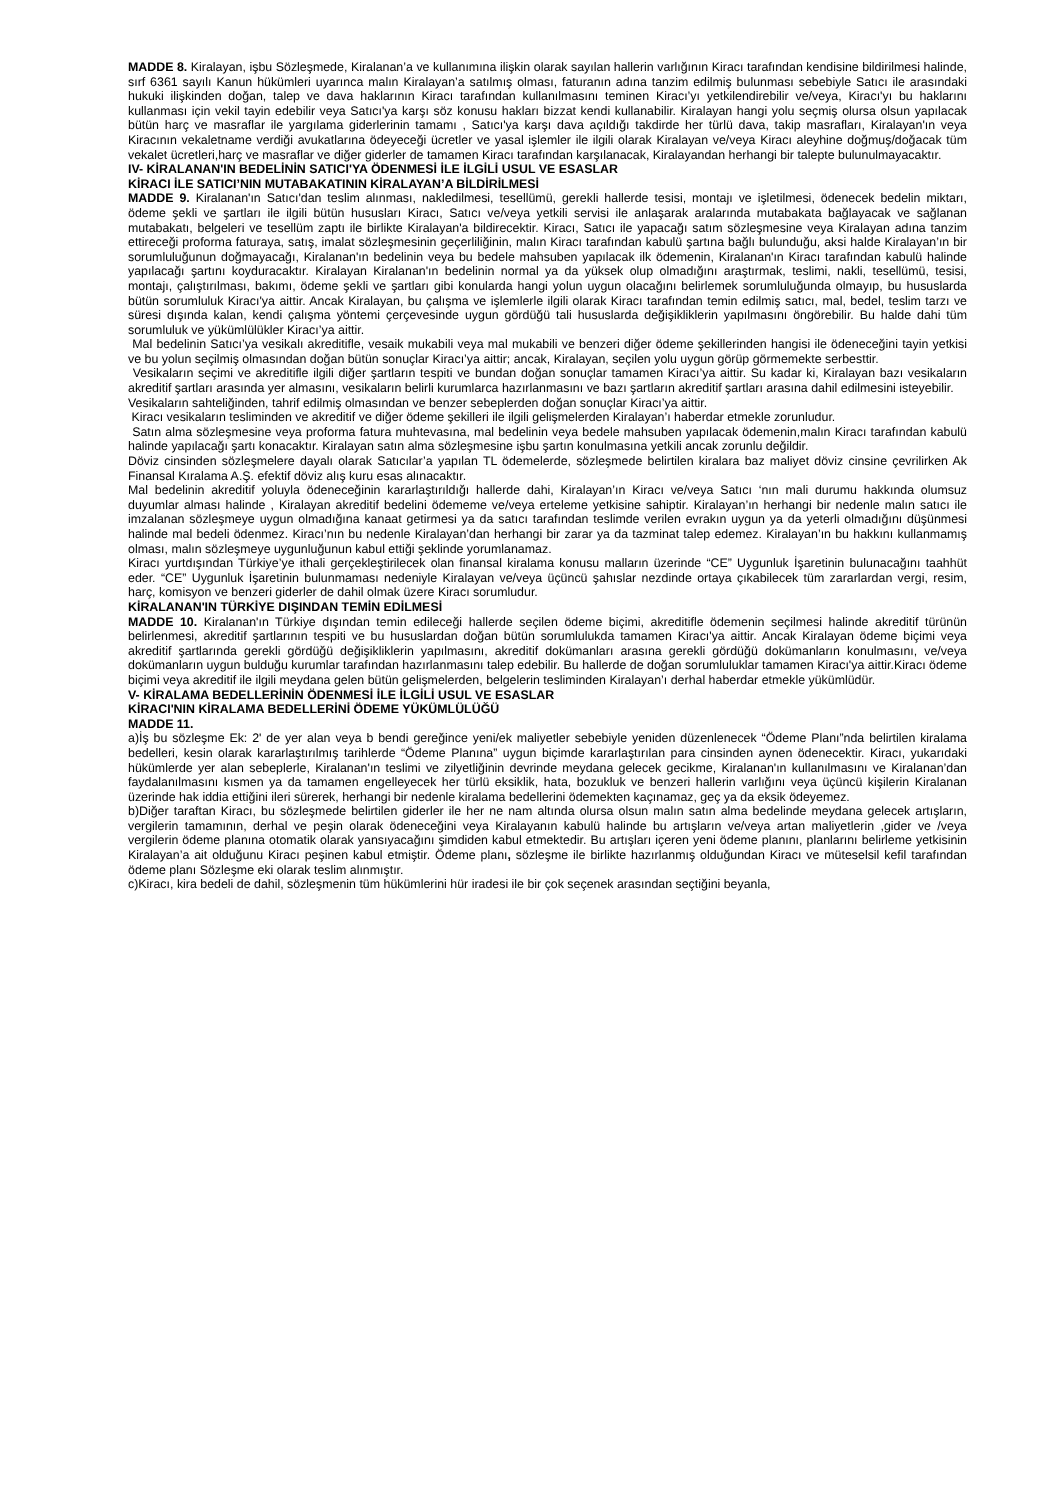MADDE 8. Kiralayan, işbu Sözleşmede, Kiralanan’a ve kullanımına ilişkin olarak sayılan hallerin varlığının Kiracı tarafından kendisine bildirilmesi halinde, sırf 6361 sayılı Kanun hükümleri uyarınca malın Kiralayan’a satılmış olması, faturanın adına tanzim edilmiş bulunması sebebiyle Satıcı ile arasındaki hukuki ilişkinden doğan, talep ve dava haklarının Kiracı tarafından kullanılmasını teminen Kiracı’yı yetkilendirebilir ve/veya, Kiracı'yı bu haklarını kullanması için vekil tayin edebilir veya Satıcı'ya karşı söz konusu hakları bizzat kendi kullanabilir. Kiralayan hangi yolu seçmiş olursa olsun yapılacak bütün harç ve masraflar ile yargılama giderlerinin tamamı , Satıcı'ya karşı dava açıldığı takdirde her türlü dava, takip masrafları, Kiralayan'ın veya Kiracının vekaletname verdiği avukatlarına ödeyeceği ücretler ve yasal işlemler ile ilgili olarak Kiralayan ve/veya Kiracı aleyhine doğmuş/doğacak tüm vekalet ücretleri,harç ve masraflar ve diğer giderler de tamamen Kiracı tarafından karşılanacak, Kiralayandan herhangi bir talepte bulunulmayacaktır.
IV- KİRALANAN'IN BEDELİNİN SATICI'YA ÖDENMESİ İLE İLGİLİ USUL VE ESASLAR
KİRACI İLE SATICI’NIN MUTABAKATININ KİRALAYAN’A BİLDİRİLMESİ
MADDE 9. Kiralanan'ın Satıcı'dan teslim alınması, nakledilmesi, tesellümü, gerekli hallerde tesisi, montajı ve işletilmesi, ödenecek bedelin miktarı, ödeme şekli ve şartları ile ilgili bütün hususları Kiracı, Satıcı ve/veya yetkili servisi ile anlaşarak aralarında mutabakata bağlayacak ve sağlanan mutabakatı, belgeleri ve tesellüm zaptı ile birlikte Kiralayan'a bildirecektir. Kiracı, Satıcı ile yapacağı satım sözleşmesine veya Kiralayan adına tanzim ettireceği proforma faturaya, satış, imalat sözleşmesinin geçerliliğinin, malın Kiracı tarafından kabulü şartına bağlı bulunduğu, aksi halde Kiralayan’ın bir sorumluluğunun doğmayacağı, Kiralanan'ın bedelinin veya bu bedele mahsuben yapılacak ilk ödemenin, Kiralanan'ın Kiracı tarafından kabulü halinde yapılacağı şartını koyduracaktır. Kiralayan Kiralanan'ın bedelinin normal ya da yüksek olup olmadığını araştırmak, teslimi, nakli, tesellümü, tesisi, montajı, çalıştırılması, bakımı, ödeme şekli ve şartları gibi konularda hangi yolun uygun olacağını belirlemek sorumluluğunda olmayıp, bu hususlarda bütün sorumluluk Kiracı'ya aittir. Ancak Kiralayan, bu çalışma ve işlemlerle ilgili olarak Kiracı tarafından temin edilmiş satıcı, mal, bedel, teslim tarzı ve süresi dışında kalan, kendi çalışma yöntemi çerçevesinde uygun gördüğü tali hususlarda değişikliklerin yapılmasını öngörebilir. Bu halde dahi tüm sorumluluk ve yükümlülükler Kiracı’ya aittir.
Mal bedelinin Satıcı’ya vesikalı akreditifle, vesaik mukabili veya mal mukabili ve benzeri diğer ödeme şekillerinden hangisi ile ödeneceğini tayin yetkisi ve bu yolun seçilmiş olmasından doğan bütün sonuçlar Kiracı’ya aittir; ancak, Kiralayan, seçilen yolu uygun görüp görmemekte serbesttir.
Vesikaların seçimi ve akreditifle ilgili diğer şartların tespiti ve bundan doğan sonuçlar tamamen Kiracı’ya aittir. Su kadar ki, Kiralayan bazı vesikaların akreditif şartları arasında yer almasını, vesikaların belirli kurumlarca hazırlanmasını ve bazı şartların akreditif şartları arasına dahil edilmesini isteyebilir.
Vesikaların sahteliğinden, tahrif edilmiş olmasından ve benzer sebeplerden doğan sonuçlar Kiracı’ya aittir.
Kiracı vesikaların tesliminden ve akreditif ve diğer ödeme şekilleri ile ilgili gelişmelerden Kiralayan’ı haberdar etmekle zorunludur.
Satın alma sözleşmesine veya proforma fatura muhtevasına, mal bedelinin veya bedele mahsuben yapılacak ödemenin,malın Kiracı tarafından kabulü halinde yapılacağı şartı konacaktır. Kiralayan satın alma sözleşmesine işbu şartın konulmasına yetkili ancak zorunlu değildir.
Döviz cinsinden sözleşmelere dayalı olarak Satıcılar’a yapılan TL ödemelerde, sözleşmede belirtilen kiralara baz maliyet döviz cinsine çevrilirken Ak Finansal Kıralama A.Ş. efektif döviz alış kuru esas alınacaktır.
Mal bedelinin akreditif yoluyla ödeneceğinin kararlaştırıldığı hallerde dahi, Kiralayan’ın Kiracı ve/veya Satıcı ‘nın mali durumu hakkında olumsuz duyumlar alması halinde , Kiralayan akreditif bedelini ödememe ve/veya erteleme yetkisine sahiptir. Kiralayan’ın herhangi bir nedenle malın satıcı ile imzalanan sözleşmeye uygun olmadığına kanaat getirmesi ya da satıcı tarafından teslimde verilen evrakın uygun ya da yeterli olmadığını düşünmesi halinde mal bedeli ödenmez. Kiracı’nın bu nedenle Kiralayan’dan herhangi bir zarar ya da tazminat talep edemez. Kiralayan’ın bu hakkını kullanmamış olması, malın sözleşmeye uygunluğunun kabul ettiği şeklinde yorumlanamaz.
Kiracı yurtdışından Türkiye’ye ithali gerçekleştirilecek olan finansal kiralama konusu malların üzerinde “CE” Uygunluk İşaretinin bulunacağını taahhüt eder. “CE” Uygunluk İşaretinin bulunmaması nedeniyle Kiralayan ve/veya üçüncü şahıslar nezdinde ortaya çıkabilecek tüm zararlardan vergi, resim, harç, komisyon ve benzeri giderler de dahil olmak üzere Kiracı sorumludur.
KİRALANAN'IN TÜRKİYE DIŞINDAN TEMİN EDİLMESİ
MADDE 10. Kiralanan'ın Türkiye dışından temin edileceği hallerde seçilen ödeme biçimi, akreditifle ödemenin seçilmesi halinde akreditif türünün belirlenmesi, akreditif şartlarının tespiti ve bu hususlardan doğan bütün sorumlulukda tamamen Kiracı'ya aittir. Ancak Kiralayan ödeme biçimi veya akreditif şartlarında gerekli gördüğü değişikliklerin yapılmasını, akreditif dokümanları arasına gerekli gördüğü dokümanların konulmasını, ve/veya dokümanların uygun bulduğu kurumlar tarafından hazırlanmasını talep edebilir. Bu hallerde de doğan sorumluluklar tamamen Kiracı'ya aittir.Kiracı ödeme biçimi veya akreditif ile ilgili meydana gelen bütün gelişmelerden, belgelerin tesliminden Kiralayan’ı derhal haberdar etmekle yükümlüdür.
V- KİRALAMA BEDELLERİNİN ÖDENMESİ İLE İLGİLİ USUL VE ESASLAR
KİRACI'NIN KİRALAMA BEDELLERİNİ ÖDEME YÜKÜMLÜLÜĞÜ
MADDE 11.
a)İş bu sözleşme Ek: 2' de yer alan veya b bendi gereğince yeni/ek maliyetler sebebiyle yeniden düzenlenecek “Ödeme Planı”nda belirtilen kiralama bedelleri, kesin olarak kararlaştırılmış tarihlerde “Ödeme Planına” uygun biçimde kararlaştırılan para cinsinden aynen ödenecektir. Kiracı, yukarıdaki hükümlerde yer alan sebeplerle, Kiralanan'ın teslimi ve zilyetliğinin devrinde meydana gelecek gecikme, Kiralanan'ın kullanılmasını ve Kiralanan’dan faydalanılmasını kısmen ya da tamamen engelleyecek her türlü eksiklik, hata, bozukluk ve benzeri hallerin varlığını veya üçüncü kişilerin Kiralanan üzerinde hak iddia ettiğini ileri sürerek, herhangi bir nedenle kiralama bedellerini ödemekten kaçınamaz, geç ya da eksik ödeyemez.
b)Diğer taraftan Kiracı, bu sözleşmede belirtilen giderler ile her ne nam altında olursa olsun malın satın alma bedelinde meydana gelecek artışların, vergilerin tamamının, derhal ve peşin olarak ödeneceğini veya Kiralayanın kabulü halinde bu artışların ve/veya artan maliyetlerin ,gider ve /veya vergilerin ödeme planına otomatik olarak yansıyacağını şimdiden kabul etmektedir. Bu artışları içeren yeni ödeme planını, planlarını belirleme yetkisinin Kiralayan’a ait olduğunu Kiracı peşinen kabul etmiştir. Ödeme planı, sözleşme ile birlikte hazırlanmış olduğundan Kiracı ve müteselsil kefil tarafından ödeme planı Sözleşme eki olarak teslim alınmıştır.
c)Kiracı, kira bedeli de dahil, sözleşmenin tüm hükümlerini hür iradesi ile bir çok seçenek arasından seçtiğini beyanla,